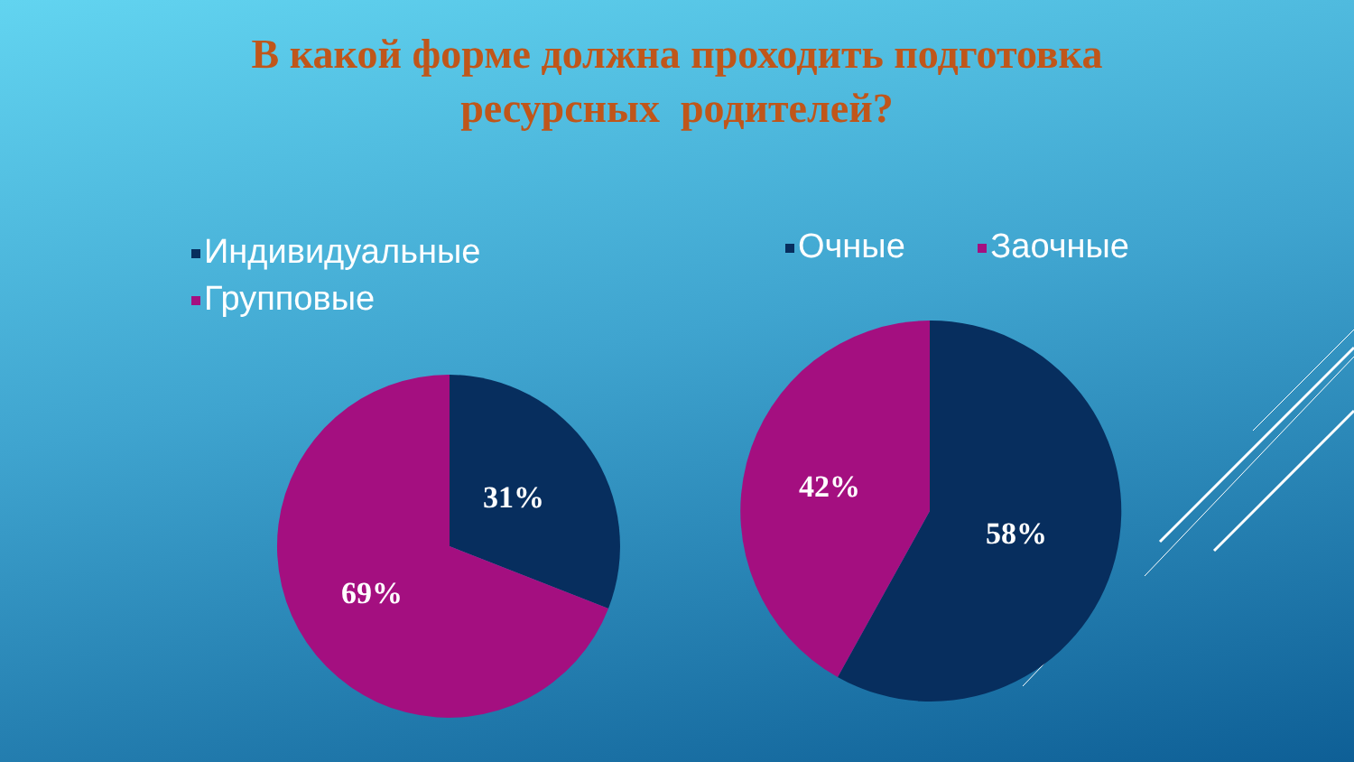В какой форме должна проходить подготовка
ресурсных родителей?
Индивидуальные
Групповые
Очные Заочные
31%
69%
42%
58%